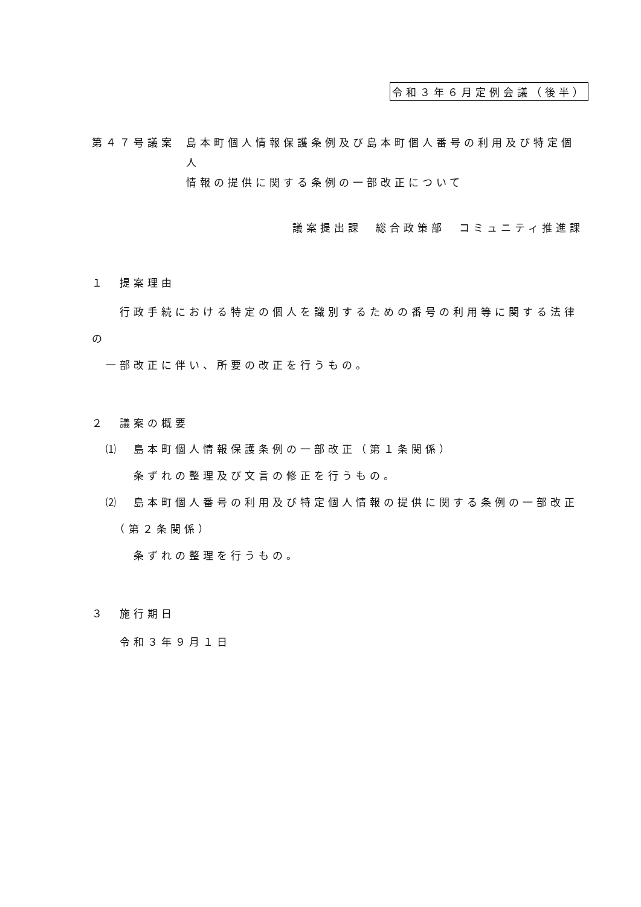令和３年６月定例会議（後半）
第４７号議案 島本町個人情報保護条例及び島本町個人番号の利用及び特定個人
情報の提供に関する条例の一部改正について
議案提出課　総合政策部　コミュニティ推進課
１　提案理由
　　行政手続における特定の個人を識別するための番号の利用等に関する法律の
　一部改正に伴い、所要の改正を行うもの。
２　議案の概要
　⑴　島本町個人情報保護条例の一部改正（第１条関係）
　　　条ずれの整理及び文言の修正を行うもの。
　⑵　島本町個人番号の利用及び特定個人情報の提供に関する条例の一部改正
　　（第２条関係）
　　　条ずれの整理を行うもの。
３　施行期日
　　令和３年９月１日